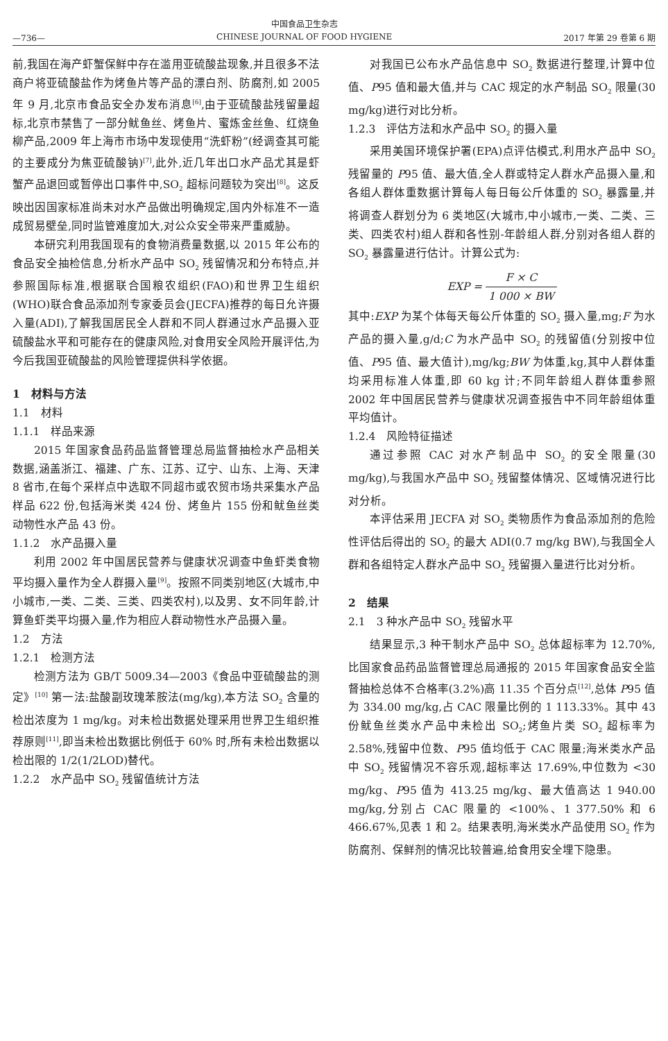—736—
中国食品卫生杂志
CHINESE JOURNAL OF FOOD HYGIENE
2017 年第 29 卷第 6 期
前,我国在海产虾蟹保鲜中存在滥用亚硫酸盐现象,并且很多不法商户将亚硫酸盐作为烤鱼片等产品的漂白剂、防腐剂,如 2005 年 9 月,北京市食品安全办发布消息<sup>[6]</sup>,由于亚硫酸盐残留量超标,北京市禁售了一部分鱿鱼丝、烤鱼片、蜜炼金丝鱼、红烧鱼柳产品,2009 年上海市市场中发现使用“洗虾粉”(经调查其可能的主要成分为焦亚硫酸钠)<sup>[7]</sup>,此外,近几年出口水产品尤其是虾蟹产品退回或暂停出口事件中,SO<sub>2</sub> 超标问题较为突出<sup>[8]</sup>。这反映出因国家标准尚未对水产品做出明确规定,国内外标准不一造成贸易壁垒,同时监管难度加大,对公众安全带来严重威胁。
本研究利用我国现有的食物消费量数据,以 2015 年公布的食品安全抽检信息,分析水产品中 SO<sub>2</sub> 残留情况和分布特点,并参照国际标准,根据联合国粮农组织(FAO)和世界卫生组织(WHO)联合食品添加剂专家委员会(JECFA)推荐的每日允许摄入量(ADI),了解我国居民全人群和不同人群通过水产品摄入亚硫酸盐水平和可能存在的健康风险,对食用安全风险开展评估,为今后我国亚硫酸盐的风险管理提供科学依据。
1　材料与方法
1.1　材料
1.1.1　样品来源
2015 年国家食品药品监督管理总局监督抽检水产品相关数据,涵盖浙江、福建、广东、江苏、辽宁、山东、上海、天津 8 省市,在每个采样点中选取不同超市或农贸市场共采集水产品样品 622 份,包括海米类 424 份、烤鱼片 155 份和鱿鱼丝类动物性水产品 43 份。
1.1.2　水产品摄入量
利用 2002 年中国居民营养与健康状况调查中鱼虾类食物平均摄入量作为全人群摄入量<sup>[9]</sup>。按照不同类别地区(大城市,中小城市,一类、二类、三类、四类农村),以及男、女不同年龄,计算鱼虾类平均摄入量,作为相应人群动物性水产品摄入量。
1.2　方法
1.2.1　检测方法
检测方法为 GB/T 5009.34—2003《食品中亚硫酸盐的测定》<sup>[10]</sup> 第一法:盐酸副玫瑰苯胺法(mg/kg),本方法 SO<sub>2</sub> 含量的检出浓度为 1 mg/kg。对未检出数据处理采用世界卫生组织推荐原则<sup>[11]</sup>,即当未检出数据比例低于 60% 时,所有未检出数据以检出限的 1/2(1/2LOD)替代。
1.2.2　水产品中 SO<sub>2</sub> 残留值统计方法
对我国已公布水产品信息中 SO<sub>2</sub> 数据进行整理,计算中位值、P95 值和最大值,并与 CAC 规定的水产制品 SO<sub>2</sub> 限量(30 mg/kg)进行对比分析。
1.2.3　评估方法和水产品中 SO<sub>2</sub> 的摄入量
采用美国环境保护署(EPA)点评估模式,利用水产品中 SO<sub>2</sub> 残留量的 P95 值、最大值,全人群或特定人群水产品摄入量,和各组人群体重数据计算每人每日每公斤体重的 SO<sub>2</sub> 暴露量,并将调查人群划分为 6 类地区(大城市,中小城市,一类、二类、三类、四类农村)组人群和各性别-年龄组人群,分别对各组人群的 SO<sub>2</sub> 暴露量进行估计。计算公式为:
EXP = F × C 1 000 × BW
其中:EXP 为某个体每天每公斤体重的 SO<sub>2</sub> 摄入量,mg;F 为水产品的摄入量,g/d;C 为水产品中 SO<sub>2</sub> 的残留值(分别按中位值、P95 值、最大值计),mg/kg;BW 为体重,kg,其中人群体重均采用标准人体重,即 60 kg 计;不同年龄组人群体重参照 2002 年中国居民营养与健康状况调查报告中不同年龄组体重平均值计。
1.2.4　风险特征描述
通过参照 CAC 对水产制品中 SO<sub>2</sub> 的安全限量(30 mg/kg),与我国水产品中 SO<sub>2</sub> 残留整体情况、区域情况进行比对分析。
本评估采用 JECFA 对 SO<sub>2</sub> 类物质作为食品添加剂的危险性评估后得出的 SO<sub>2</sub> 的最大 ADI(0.7 mg/kg BW),与我国全人群和各组特定人群水产品中 SO<sub>2</sub> 残留摄入量进行比对分析。
2　结果
2.1　3 种水产品中 SO<sub>2</sub> 残留水平
结果显示,3 种干制水产品中 SO<sub>2</sub> 总体超标率为 12.70%,比国家食品药品监督管理总局通报的 2015 年国家食品安全监督抽检总体不合格率(3.2%)高 11.35 个百分点<sup>[12]</sup>,总体 P95 值为 334.00 mg/kg,占 CAC 限量比例的 1 113.33%。其中 43 份鱿鱼丝类水产品中未检出 SO<sub>2</sub>;烤鱼片类 SO<sub>2</sub> 超标率为 2.58%,残留中位数、P95 值均低于 CAC 限量;海米类水产品中 SO<sub>2</sub> 残留情况不容乐观,超标率达 17.69%,中位数为 <30 mg/kg、P95 值为 413.25 mg/kg、最大值高达 1 940.00 mg/kg,分别占 CAC 限量的 <100%、1 377.50% 和 6 466.67%,见表 1 和 2。结果表明,海米类水产品使用 SO<sub>2</sub> 作为防腐剂、保鲜剂的情况比较普遍,给食用安全埋下隐患。